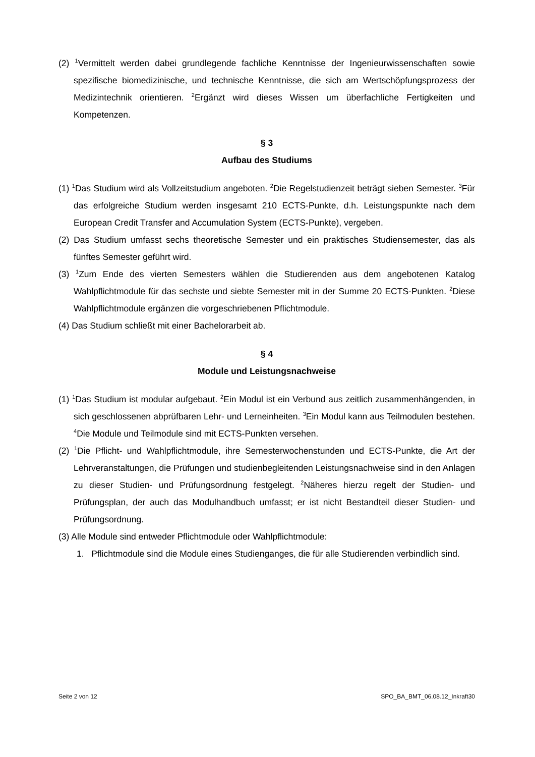(2) <sup>1</sup>Vermittelt werden dabei grundlegende fachliche Kenntnisse der Ingenieurwissenschaften sowie spezifische biomedizinische, und technische Kenntnisse, die sich am Wertschöpfungsprozess der Medizintechnik orientieren. <sup>2</sup>Ergänzt wird dieses Wissen um überfachliche Fertigkeiten und Kompetenzen.
§ 3
Aufbau des Studiums
(1) <sup>1</sup>Das Studium wird als Vollzeitstudium angeboten. <sup>2</sup>Die Regelstudienzeit beträgt sieben Semester. <sup>3</sup>Für das erfolgreiche Studium werden insgesamt 210 ECTS-Punkte, d.h. Leistungspunkte nach dem European Credit Transfer and Accumulation System (ECTS-Punkte), vergeben.
(2) Das Studium umfasst sechs theoretische Semester und ein praktisches Studiensemester, das als fünftes Semester geführt wird.
(3) <sup>1</sup>Zum Ende des vierten Semesters wählen die Studierenden aus dem angebotenen Katalog Wahlpflichtmodule für das sechste und siebte Semester mit in der Summe 20 ECTS-Punkten. <sup>2</sup>Diese Wahlpflichtmodule ergänzen die vorgeschriebenen Pflichtmodule.
(4) Das Studium schließt mit einer Bachelorarbeit ab.
§ 4
Module und Leistungsnachweise
(1) <sup>1</sup>Das Studium ist modular aufgebaut. <sup>2</sup>Ein Modul ist ein Verbund aus zeitlich zusammenhängenden, in sich geschlossenen abprüfbaren Lehr- und Lerneinheiten. <sup>3</sup>Ein Modul kann aus Teilmodulen bestehen. <sup>4</sup>Die Module und Teilmodule sind mit ECTS-Punkten versehen.
(2) <sup>1</sup>Die Pflicht- und Wahlpflichtmodule, ihre Semesterwochenstunden und ECTS-Punkte, die Art der Lehrveranstaltungen, die Prüfungen und studienbegleitenden Leistungsnachweise sind in den Anlagen zu dieser Studien- und Prüfungsordnung festgelegt. <sup>2</sup>Näheres hierzu regelt der Studien- und Prüfungsplan, der auch das Modulhandbuch umfasst; er ist nicht Bestandteil dieser Studien- und Prüfungsordnung.
(3) Alle Module sind entweder Pflichtmodule oder Wahlpflichtmodule:
1. Pflichtmodule sind die Module eines Studienganges, die für alle Studierenden verbindlich sind.
Seite 2 von 12 SPO_BA_BMT_06.08.12_Inkraft30